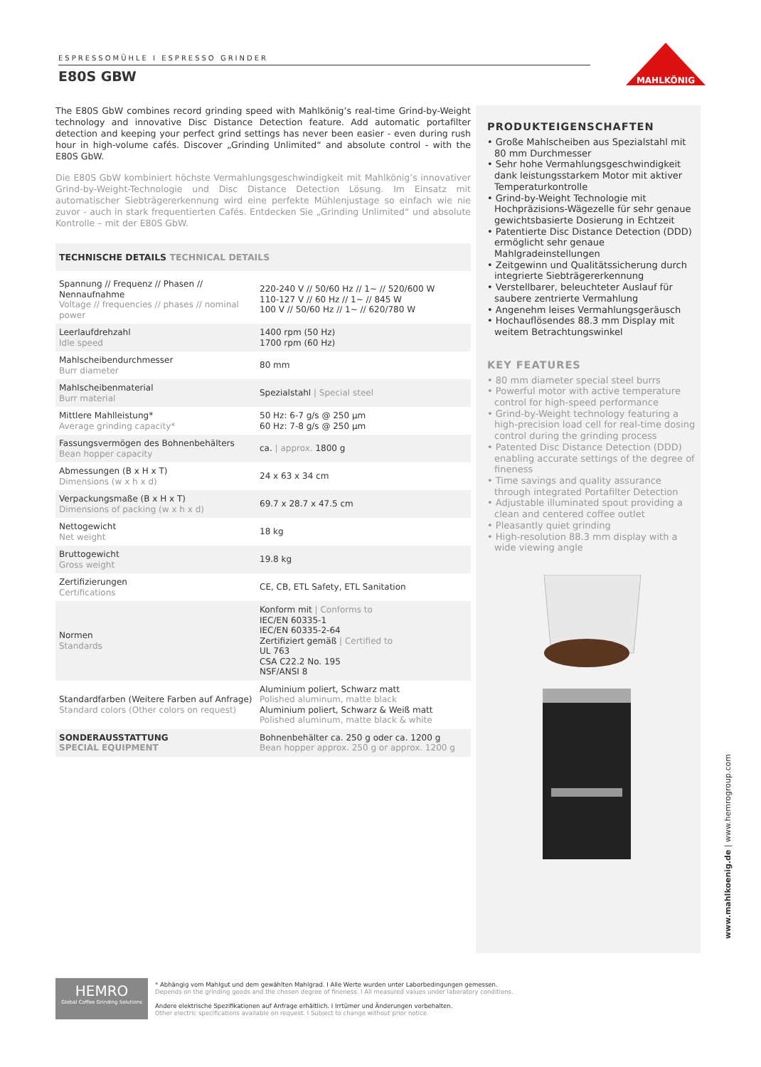ESPRESSOMÜHLE I ESPRESSO GRINDER
E80S GBW
MAHLKÖNIG
The E80S GbW combines record grinding speed with Mahlkönig’s real-time Grind-by-Weight technology and innovative Disc Distance Detection feature. Add automatic portafilter detection and keeping your perfect grind settings has never been easier - even during rush hour in high-volume cafés. Discover „Grinding Unlimited“ and absolute control - with the E80S GbW.
Die E80S GbW kombiniert höchste Vermahlungsgeschwindigkeit mit Mahlkönig’s innovativer Grind-by-Weight-Technologie und Disc Distance Detection Lösung. Im Einsatz mit automatischer Siebträgererkennung wird eine perfekte Mühlenjustage so einfach wie nie zuvor - auch in stark frequentierten Cafés. Entdecken Sie „Grinding Unlimited“ und absolute Kontrolle – mit der E80S GbW.
TECHNISCHE DETAILS TECHNICAL DETAILS
| Spannung // Frequenz // Phasen // Nennaufnahme Voltage // frequencies // phases // nominal power | 220-240 V // 50/60 Hz // 1~ // 520/600 W 110-127 V // 60 Hz // 1~ // 845 W 100 V // 50/60 Hz // 1~ // 620/780 W |
| Leerlaufdrehzahl Idle speed | 1400 rpm (50 Hz) 1700 rpm (60 Hz) |
| Mahlscheibendurchmesser Burr diameter | 80 mm |
| Mahlscheibenmaterial Burr material | Spezialstahl / Special steel |
| Mittlere Mahlleistung* Average grinding capacity* | 50 Hz: 6-7 g/s @ 250 µm 60 Hz: 7-8 g/s @ 250 µm |
| Fassungsvermögen des Bohnenbehälters Bean hopper capacity | ca. / approx. 1800 g |
| Abmessungen (B x H x T) Dimensions (w x h x d) | 24 x 63 x 34 cm |
| Verpackungsmaße (B x H x T) Dimensions of packing (w x h x d) | 69.7 x 28.7 x 47.5 cm |
| Nettogewicht Net weight | 18 kg |
| Bruttogewicht Gross weight | 19.8 kg |
| Zertifizierungen Certifications | CE, CB, ETL Safety, ETL Sanitation |
| Normen Standards | Konform mit / Conforms to IEC/EN 60335-1 IEC/EN 60335-2-64 Zertifiziert gemäß / Certified to UL 763 CSA C22.2 No. 195 NSF/ANSI 8 |
| Standardfarben (Weitere Farben auf Anfrage) Standard colors (Other colors on request) | Aluminium poliert, Schwarz matt Polished aluminum, matte black Aluminium poliert, Schwarz & Weiß matt Polished aluminum, matte black & white |
| SONDERAUSSTATTUNG SPECIAL EQUIPMENT | Bohnenbehälter ca. 250 g oder ca. 1200 g Bean hopper approx. 250 g or approx. 1200 g |
PRODUKTEIGENSCHAFTEN
• Große Mahlscheiben aus Spezialstahl mit 80 mm Durchmesser
• Sehr hohe Vermahlungsgeschwindigkeit dank leistungsstarkem Motor mit aktiver Temperaturkontrolle
• Grind-by-Weight Technologie mit Hochpräzisions-Wägezelle für sehr genaue gewichtsbasierte Dosierung in Echtzeit
• Patentierte Disc Distance Detection (DDD) ermöglicht sehr genaue Mahlgradeinstellungen
• Zeitgewinn und Qualitätssicherung durch integrierte Siebträgererkennung
• Verstellbarer, beleuchteter Auslauf für saubere zentrierte Vermahlung
• Angenehm leises Vermahlungsgeräusch
• Hochauflösendes 88.3 mm Display mit weitem Betrachtungswinkel
KEY FEATURES
• 80 mm diameter special steel burrs
• Powerful motor with active temperature control for high-speed performance
• Grind-by-Weight technology featuring a high-precision load cell for real-time dosing control during the grinding process
• Patented Disc Distance Detection (DDD) enabling accurate settings of the degree of fineness
• Time savings and quality assurance through integrated Portafilter Detection
• Adjustable illuminated spout providing a clean and centered coffee outlet
• Pleasantly quiet grinding
• High-resolution 88.3 mm display with a wide viewing angle
www.mahlkoenig.de | www.hemrogroup.com
HEMRO
Global Coffee Grinding Solutions
* Abhängig vom Mahlgut und dem gewählten Mahlgrad. I Alle Werte wurden unter Laborbedingungen gemessen.
Depends on the grinding goods and the chosen degree of fineness. I All measured values under laboratory conditions.
Andere elektrische Spezifikationen auf Anfrage erhältlich. I Irrtümer und Änderungen vorbehalten.
Other electric specifications available on request. I Subject to change without prior notice.